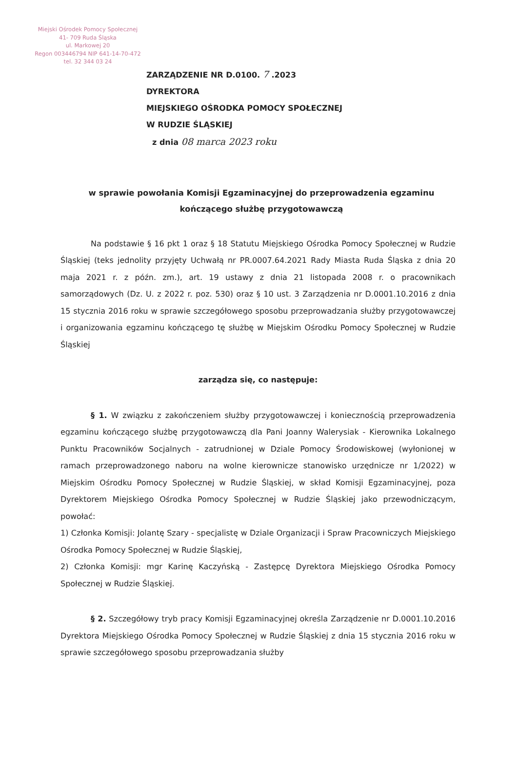Miejski Ośrodek Pomocy Społecznej
41- 709 Ruda Śląska
ul. Markowej 20
Regon 003446794 NIP 641-14-70-472
tel. 32 344 03 24
ZARZĄDZENIE NR D.0100. 7 .2023
DYREKTORA
MIEJSKIEGO OŚRODKA POMOCY SPOŁECZNEJ
W RUDZIE ŚLĄSKIEJ
z dnia 08 marca 2023 roku
w sprawie powołania Komisji Egzaminacyjnej do przeprowadzenia egzaminu kończącego służbę przygotowawczą
Na podstawie § 16 pkt 1 oraz § 18 Statutu Miejskiego Ośrodka Pomocy Społecznej w Rudzie Śląskiej (teks jednolity przyjęty Uchwałą nr PR.0007.64.2021 Rady Miasta Ruda Śląska z dnia 20 maja 2021 r. z późn. zm.), art. 19 ustawy z dnia 21 listopada 2008 r. o pracownikach samorządowych (Dz. U. z 2022 r. poz. 530) oraz § 10 ust. 3 Zarządzenia nr D.0001.10.2016 z dnia 15 stycznia 2016 roku w sprawie szczegółowego sposobu przeprowadzania służby przygotowawczej i organizowania egzaminu kończącego tę służbę w Miejskim Ośrodku Pomocy Społecznej w Rudzie Śląskiej
zarządza się, co następuje:
§ 1. W związku z zakończeniem służby przygotowawczej i koniecznością przeprowadzenia egzaminu kończącego służbę przygotowawczą dla Pani Joanny Walerysiak - Kierownika Lokalnego Punktu Pracowników Socjalnych - zatrudnionej w Dziale Pomocy Środowiskowej (wyłonionej w ramach przeprowadzonego naboru na wolne kierownicze stanowisko urzędnicze nr 1/2022) w Miejskim Ośrodku Pomocy Społecznej w Rudzie Śląskiej, w skład Komisji Egzaminacyjnej, poza Dyrektorem Miejskiego Ośrodka Pomocy Społecznej w Rudzie Śląskiej jako przewodniczącym, powołać:
1) Członka Komisji: Jolantę Szary - specjalistę w Dziale Organizacji i Spraw Pracowniczych Miejskiego Ośrodka Pomocy Społecznej w Rudzie Śląskiej,
2) Członka Komisji: mgr Karinę Kaczyńską - Zastępcę Dyrektora Miejskiego Ośrodka Pomocy Społecznej w Rudzie Śląskiej.
§ 2. Szczegółowy tryb pracy Komisji Egzaminacyjnej określa Zarządzenie nr D.0001.10.2016 Dyrektora Miejskiego Ośrodka Pomocy Społecznej w Rudzie Śląskiej z dnia 15 stycznia 2016 roku w sprawie szczegółowego sposobu przeprowadzania służby